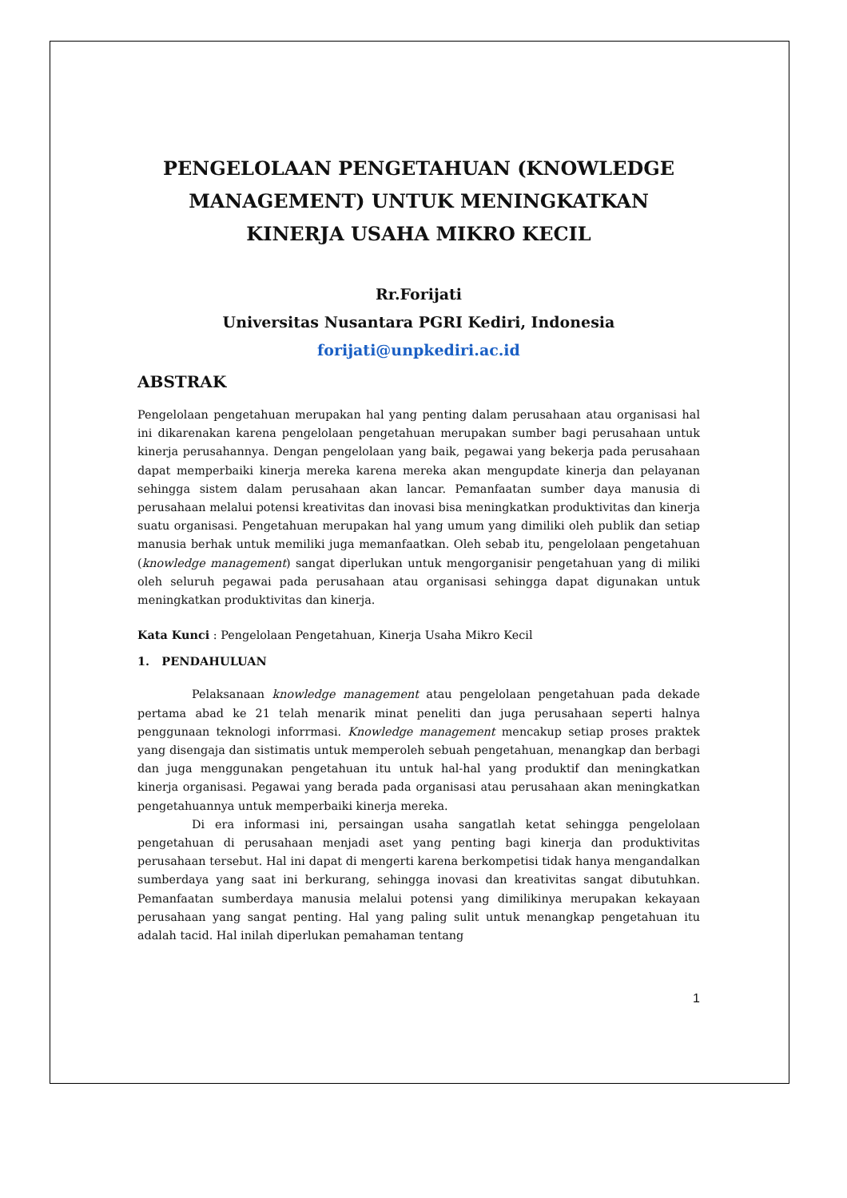PENGELOLAAN PENGETAHUAN (KNOWLEDGE MANAGEMENT) UNTUK MENINGKATKAN KINERJA USAHA MIKRO KECIL
Rr.Forijati
Universitas Nusantara PGRI Kediri, Indonesia
forijati@unpkediri.ac.id
ABSTRAK
Pengelolaan pengetahuan merupakan hal yang penting dalam perusahaan atau organisasi hal ini dikarenakan karena pengelolaan pengetahuan merupakan sumber bagi perusahaan untuk kinerja perusahannya. Dengan pengelolaan yang baik, pegawai yang bekerja pada perusahaan dapat memperbaiki kinerja mereka karena mereka akan mengupdate kinerja dan pelayanan sehingga sistem dalam perusahaan akan lancar. Pemanfaatan sumber daya manusia di perusahaan melalui potensi kreativitas dan inovasi bisa meningkatkan produktivitas dan kinerja suatu organisasi. Pengetahuan merupakan hal yang umum yang dimiliki oleh publik dan setiap manusia berhak untuk memiliki juga memanfaatkan. Oleh sebab itu, pengelolaan pengetahuan (knowledge management) sangat diperlukan untuk mengorganisir pengetahuan yang di miliki oleh seluruh pegawai pada perusahaan atau organisasi sehingga dapat digunakan untuk meningkatkan produktivitas dan kinerja.
Kata Kunci : Pengelolaan Pengetahuan, Kinerja Usaha Mikro Kecil
1. PENDAHULUAN
Pelaksanaan knowledge management atau pengelolaan pengetahuan pada dekade pertama abad ke 21 telah menarik minat peneliti dan juga perusahaan seperti halnya penggunaan teknologi inforrmasi. Knowledge management mencakup setiap proses praktek yang disengaja dan sistimatis untuk memperoleh sebuah pengetahuan, menangkap dan berbagi dan juga menggunakan pengetahuan itu untuk hal-hal yang produktif dan meningkatkan kinerja organisasi. Pegawai yang berada pada organisasi atau perusahaan akan meningkatkan pengetahuannya untuk memperbaiki kinerja mereka.
Di era informasi ini, persaingan usaha sangatlah ketat sehingga pengelolaan pengetahuan di perusahaan menjadi aset yang penting bagi kinerja dan produktivitas perusahaan tersebut. Hal ini dapat di mengerti karena berkompetisi tidak hanya mengandalkan sumberdaya yang saat ini berkurang, sehingga inovasi dan kreativitas sangat dibutuhkan. Pemanfaatan sumberdaya manusia melalui potensi yang dimilikinya merupakan kekayaan perusahaan yang sangat penting. Hal yang paling sulit untuk menangkap pengetahuan itu adalah tacid. Hal inilah diperlukan pemahaman tentang
1